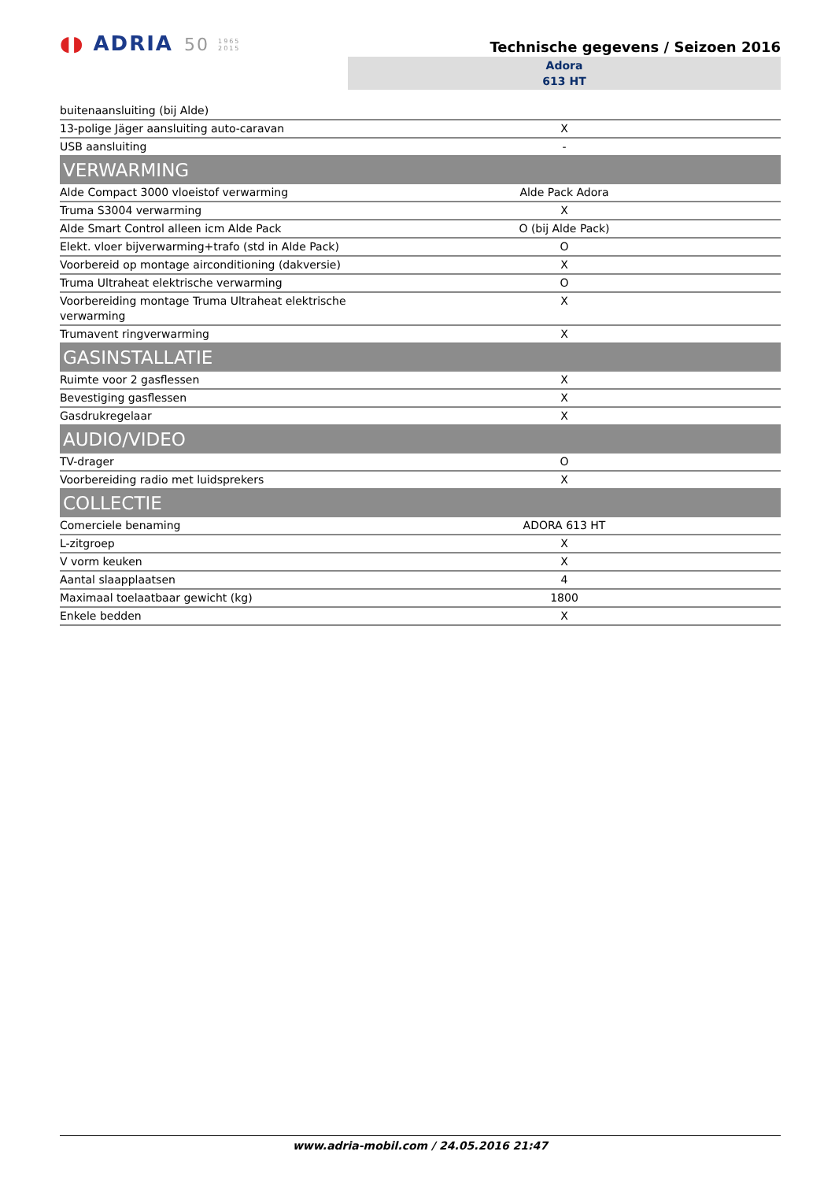◖◗ ADRIA 50 1965
2015
Technische gegevens / Seizoen 2016
Adora
613 HT
| buitenaansluiting (bij Alde) | |
| 13-polige Jäger aansluiting auto-caravan | X |
| USB aansluiting | - |
| VERWARMING | |
| Alde Compact 3000 vloeistof verwarming | Alde Pack Adora |
| Truma S3004 verwarming | X |
| Alde Smart Control alleen icm Alde Pack | O (bij Alde Pack) |
| Elekt. vloer bijverwarming+trafo (std in Alde Pack) | O |
| Voorbereid op montage airconditioning (dakversie) | X |
| Truma Ultraheat elektrische verwarming | O |
| Voorbereiding montage Truma Ultraheat elektrische verwarming | X |
| Trumavent ringverwarming | X |
| GASINSTALLATIE | |
| Ruimte voor 2 gasflessen | X |
| Bevestiging gasflessen | X |
| Gasdrukregelaar | X |
| AUDIO/VIDEO | |
| TV-drager | O |
| Voorbereiding radio met luidsprekers | X |
| COLLECTIE | |
| Comerciele benaming | ADORA 613 HT |
| L-zitgroep | X |
| V vorm keuken | X |
| Aantal slaapplaatsen | 4 |
| Maximaal toelaatbaar gewicht (kg) | 1800 |
| Enkele bedden | X |
www.adria-mobil.com / 24.05.2016 21:47